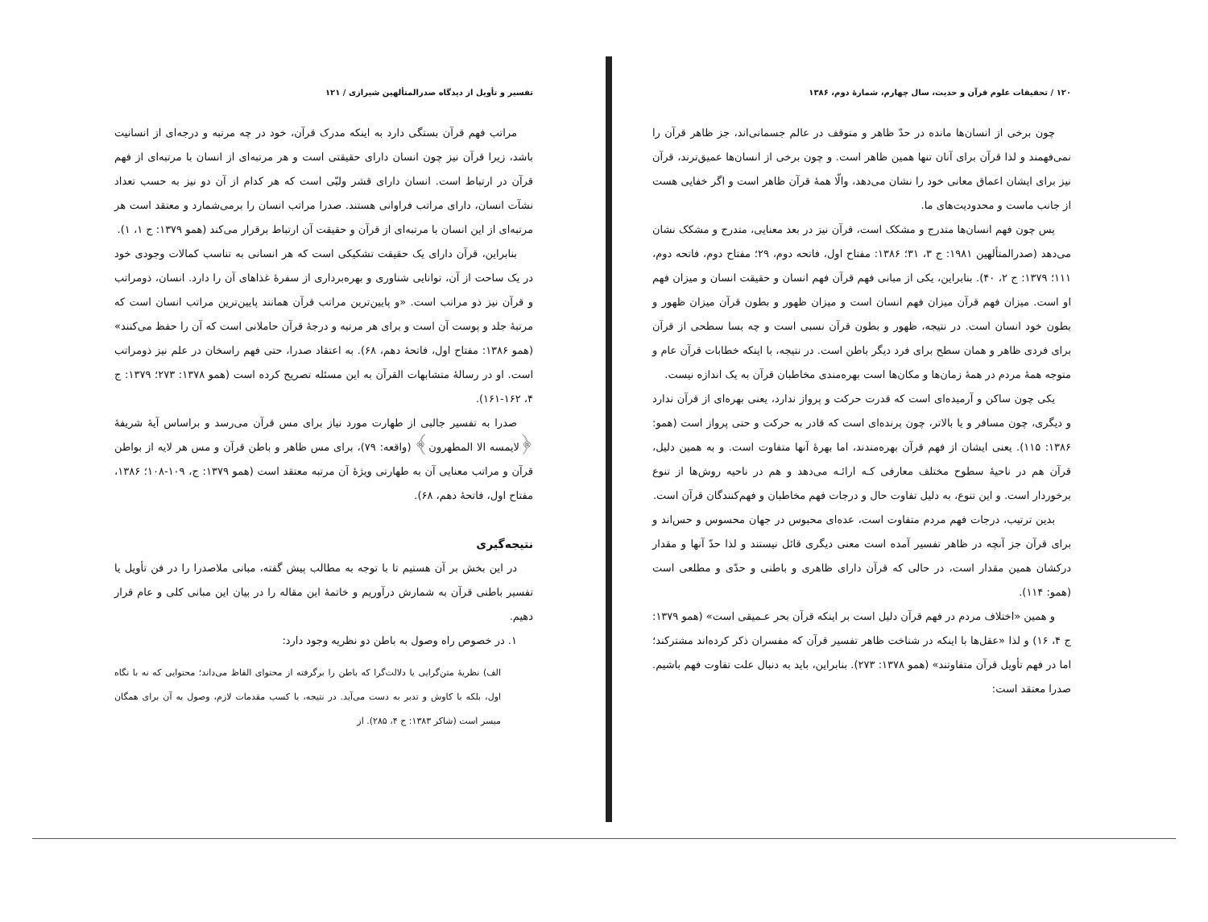۱۲۰ / تحقیقات علوم قرآن و حدیث، سال چهارم، شمارهٔ دوم، ۱۳۸۶
چون برخی از انسان‌ها مانده در حدّ ظاهر و متوقف در عالم جسمانی‌اند، جز ظاهر قرآن را نمی‌فهمند و لذا قرآن برای آنان تنها همین ظاهر است. و چون برخی از انسان‌ها عمیق‌ترند، قرآن نیز برای ایشان اعماق معانی خود را نشان می‌دهد، والّا همهٔ قرآن ظاهر است و اگر خفایی هست از جانب ماست و محدودیت‌های ما.
پس چون فهم انسان‌ها متدرج و مشکک است، قرآن نیز در بعد معنایی، متدرج و مشکک نشان می‌دهد (صدرالمتألهین ۱۹۸۱: ج ۳، ۳۱؛ ۱۳۸۶: مفتاح اول، فاتحه دوم، ۲۹؛ مفتاح دوم، فاتحه دوم، ۱۱۱؛ ۱۳۷۹: ج ۲، ۴۰). بنابراین، یکی از مبانی فهم قرآن فهم انسان و حقیقت انسان و میزان فهم او است. میزان فهم قرآن میزان فهم انسان است و میزان ظهور و بطون قرآن میزان ظهور و بطون خود انسان است. در نتیجه، ظهور و بطون قرآن نسبی است و چه بسا سطحی از قرآن برای فردی ظاهر و همان سطح برای فرد دیگر باطن است. در نتیجه، با اینکه خطابات قرآن عام و متوجه همهٔ مردم در همهٔ زمان‌ها و مکان‌ها است بهره‌مندی مخاطبان قرآن به یک اندازه نیست.
یکی چون ساکن و آرمیده‌ای است که قدرت حرکت و پرواز ندارد، یعنی بهره‌ای از قرآن ندارد و دیگری، چون مسافر و یا بالاتر، چون پرنده‌ای است که قادر به حرکت و حتی پرواز است (همو: ۱۳۸۶: ۱۱۵). یعنی ایشان از فهم قرآن بهره‌مندند، اما بهرهٔ آنها متفاوت است. و به همین دلیل، قرآن هم در ناحیهٔ سطوح مختلف معارفی کـه ارائـه می‌دهد و هم در ناحیه روش‌ها از تنوع برخوردار است. و این تنوع، به دلیل تفاوت حال و درجات فهم مخاطبان و فهم‌کنندگان قرآن است.
بدین ترتیب، درجات فهم مردم متفاوت است، عده‌ای محبوس در جهان محسوس و حس‌اند و برای قرآن جز آنچه در ظاهر تفسیر آمده است معنی دیگری قائل نیستند و لذا حدّ آنها و مقدار درکشان همین مقدار است، در حالی که قرآن دارای ظاهری و باطنی و حدّی و مطلعی است (همو: ۱۱۴).
و همین «اختلاف مردم در فهم قرآن دلیل است بر اینکه قرآن بحر عـمیقی است» (همو ۱۳۷۹: ج ۴، ۱۶) و لذا «عقل‌ها با اینکه در شناخت ظاهر تفسیر قرآن که مفسران ذکر کرده‌اند مشترکند؛ اما در فهم تأویل قرآن متفاوتند» (همو ۱۳۷۸: ۲۷۳). بنابراین، باید به دنبال علت تفاوت فهم باشیم. صدرا معتقد است:
تفسیر و تأویل از دیدگاه صدرالمتألهین شیرازی / ۱۲۱
مراتب فهم قرآن بستگی دارد به اینکه مدرک قرآن، خود در چه مرتبه و درجه‌ای از انسانیت باشد، زیرا قرآن نیز چون انسان دارای حقیقتی است و هر مرتبه‌ای از انسان با مرتبه‌ای از فهم قرآن در ارتباط است. انسان دارای قشر ولبّی است که هر کدام از آن دو نیز به حسب تعداد نشآت انسان، دارای مراتب فراوانی هستند. صدرا مراتب انسان را برمی‌شمارد و معتقد است هر مرتبه‌ای از این انسان با مرتبه‌ای از قرآن و حقیقت آن ارتباط برقرار می‌کند (همو ۱۳۷۹: ج ۱، ۱).
بنابراین، قرآن دارای یک حقیقت تشکیکی است که هر انسانی به تناسب کمالات وجودی خود در یک ساحت از آن، توانایی شناوری و بهره‌برداری از سفرهٔ غذاهای آن را دارد. انسان، ذومراتب و قرآن نیز ذو مراتب است. «و پایین‌ترین مراتب قرآن همانند پایین‌ترین مراتب انسان است که مرتبهٔ جلد و پوست آن است و برای هر مرتبه و درجهٔ قرآن حاملانی است که آن را حفظ می‌کنند» (همو ۱۳۸۶: مفتاح اول، فاتحهٔ دهم، ۶۸). به اعتقاد صدرا، حتی فهم راسخان در علم نیز ذومراتب است. او در رسالهٔ متشابهات القرآن به این مسئله تصریح کرده است (همو ۱۳۷۸: ۲۷۳؛ ۱۳۷۹: ج ۴، ۱۶۲-۱۶۱).
صدرا به تفسیر جالبی از طهارت مورد نیاز برای مس قرآن می‌رسد و براساس آیهٔ شریفهٔ ﴿لایمسه الا المطهرون﴾ (واقعه: ۷۹)، برای مس ظاهر و باطن قرآن و مس هر لایه از بواطن قرآن و مراتب معنایی آن به طهارتی ویژهٔ آن مرتبه معتقد است (همو ۱۳۷۹: ج، ۱۰۹-۱۰۸؛ ۱۳۸۶، مفتاح اول، فاتحهٔ دهم، ۶۸).
نتیجه‌گیری
در این بخش بر آن هستیم تا با توجه به مطالب پیش گفته، مبانی ملاصدرا را در فن تأویل یا تفسیر باطنی قرآن به شمارش درآوریم و خاتمهٔ این مقاله را در بیان این مبانی کلی و عام قرار دهیم.
۱. در خصوص راه وصول به باطن دو نظریه وجود دارد:
الف) نظریهٔ متن‌گرایی یا دلالت‌گرا که باطن را برگرفته از محتوای الفاظ می‌داند؛ محتوایی که نه با نگاه اول، بلکه با کاوش و تدبر به دست می‌آید. در نتیجه، با کسب مقدمات لازم، وصول به آن برای همگان میسر است (شاکر ۱۳۸۳: ج ۴، ۲۸۵). از